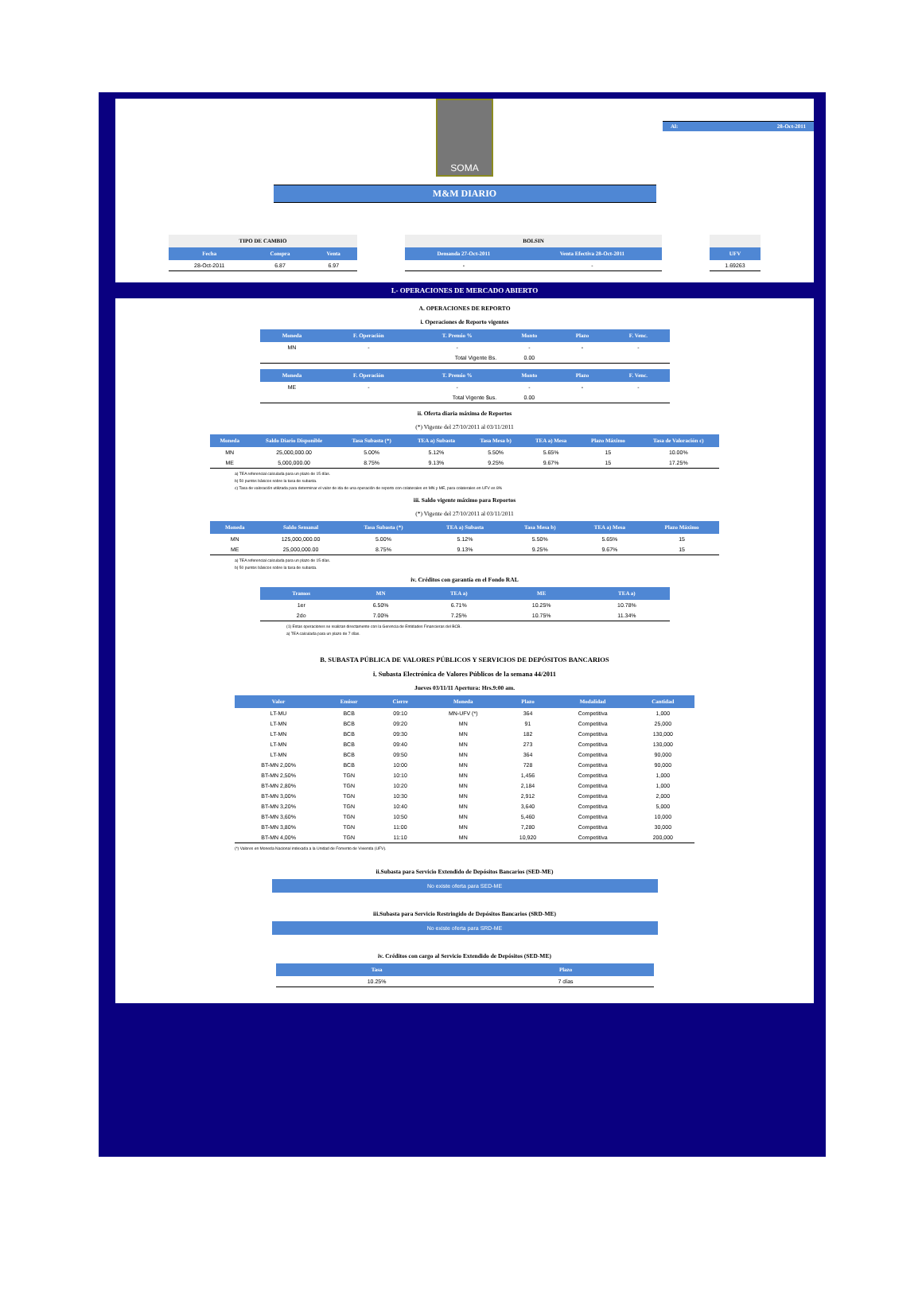SOMA
Al: 28-Oct-2011
M&M DIARIO
| TIPO DE CAMBIO | | |
| --- | --- | --- |
| Fecha | Compra | Venta |
| 28-Oct-2011 | 6.87 | 6.97 |
| BOLSIN | |
| --- | --- |
| Demanda 27-Oct-2011 | Venta Efectiva 28-Oct-2011 |
| - | - |
| UFV |
| --- |
| 1.69263 |
I.- OPERACIONES DE MERCADO ABIERTO
A. OPERACIONES DE REPORTO
i. Operaciones de Reporto vigentes
| Moneda | F. Operación | T. Premio % | Monto | Plazo | F. Venc. |
| --- | --- | --- | --- | --- | --- |
| MN | - | - | - | - | - |
| Total Vigente Bs. | | | 0.00 | | |
| Moneda | F. Operación | T. Premio % | Monto | Plazo | F. Venc. |
| --- | --- | --- | --- | --- | --- |
| ME | - | - | - | - | - |
| Total Vigente $us. | | | 0.00 | | |
ii. Oferta diaria máxima de Reportos
(*) Vigente del 27/10/2011 al 03/11/2011
| Moneda | Saldo Diario Disponible | Tasa Subasta (*) | TEA a) Subasta | Tasa Mesa b) | TEA a) Mesa | Plazo Máximo | Tasa de Valoración c) |
| --- | --- | --- | --- | --- | --- | --- | --- |
| MN | 25,000,000.00 | 5.00% | 5.12% | 5.50% | 5.65% | 15 | 10.00% |
| ME | 5,000,000.00 | 8.75% | 9.13% | 9.25% | 9.67% | 15 | 17.25% |
a) TEA referencial calculada para un plazo de 15 días.
b) 50 puntos básicos sobre la tasa de subasta.
c) Tasa de valoración utilizada para determinar el valor de ida de una operación de reporto con colaterales en MN y ME, para colaterales en UFV es 8%
iii. Saldo vigente máximo para Reportos
(*) Vigente del 27/10/2011 al 03/11/2011
| Moneda | Saldo Semanal | Tasa Subasta (*) | TEA a) Subasta | Tasa Mesa b) | TEA a) Mesa | Plazo Máximo |
| --- | --- | --- | --- | --- | --- | --- |
| MN | 125,000,000.00 | 5.00% | 5.12% | 5.50% | 5.65% | 15 |
| ME | 25,000,000.00 | 8.75% | 9.13% | 9.25% | 9.67% | 15 |
a) TEA referencial calculada para un plazo de 15 días.
b) 50 puntos básicos sobre la tasa de subasta.
iv. Créditos con garantía en el Fondo RAL
| Tramos | MN | TEA a) | ME | TEA a) |
| --- | --- | --- | --- | --- |
| 1er | 6.50% | 6.71% | 10.25% | 10.78% |
| 2do | 7.00% | 7.25% | 10.75% | 11.34% |
(1) Estas operaciones se realizan directamente con la Gerencia de Entidades Financieras del BCB.
a) TEA calculada para un plazo de 7 días.
B. SUBASTA PÚBLICA DE VALORES PÚBLICOS Y SERVICIOS DE DEPÓSITOS BANCARIOS
i. Subasta Electrónica de Valores Públicos de la semana 44/2011
Jueves 03/11/11 Apertura: Hrs.9:00 am.
| Valor | Emisor | Cierre | Moneda | Plazo | Modalidad | Cantidad |
| --- | --- | --- | --- | --- | --- | --- |
| LT-MU | BCB | 09:10 | MN-UFV (*) | 364 | Competitiva | 1,000 |
| LT-MN | BCB | 09:20 | MN | 91 | Competitiva | 25,000 |
| LT-MN | BCB | 09:30 | MN | 182 | Competitiva | 130,000 |
| LT-MN | BCB | 09:40 | MN | 273 | Competitiva | 130,000 |
| LT-MN | BCB | 09:50 | MN | 364 | Competitiva | 90,000 |
| BT-MN 2,00% | BCB | 10:00 | MN | 728 | Competitiva | 90,000 |
| BT-MN 2,50% | TGN | 10:10 | MN | 1,456 | Competitiva | 1,000 |
| BT-MN 2,80% | TGN | 10:20 | MN | 2,184 | Competitiva | 1,000 |
| BT-MN 3,00% | TGN | 10:30 | MN | 2,912 | Competitiva | 2,000 |
| BT-MN 3,20% | TGN | 10:40 | MN | 3,640 | Competitiva | 5,000 |
| BT-MN 3,60% | TGN | 10:50 | MN | 5,460 | Competitiva | 10,000 |
| BT-MN 3,80% | TGN | 11:00 | MN | 7,280 | Competitiva | 30,000 |
| BT-MN 4,00% | TGN | 11:10 | MN | 10,920 | Competitiva | 200,000 |
(*) Valores en Moneda Nacional indexada a la Unidad de Fomento de Vivienda (UFV).
ii.Subasta para Servicio Extendido de Depósitos Bancarios (SED-ME)
No existe oferta para SED-ME
iii.Subasta para Servicio Restringido de Depósitos Bancarios (SRD-ME)
No existe oferta para SRD-ME
iv. Créditos con cargo al Servicio Extendido de Depósitos (SED-ME)
| Tasa | Plazo |
| --- | --- |
| 10.25% | 7 días |